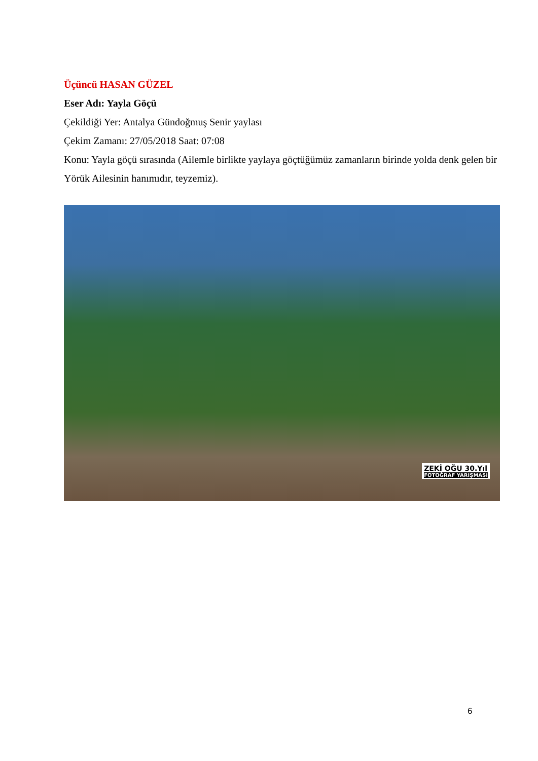Üçüncü HASAN GÜZEL
Eser Adı: Yayla Göçü
Çekildiği Yer: Antalya Gündoğmuş Senir yaylası
Çekim Zamanı: 27/05/2018 Saat: 07:08
Konu: Yayla göçü sırasında (Ailemle birlikte yaylaya göçtüğümüz zamanların birinde yolda denk gelen bir Yörük Ailesinin hanımıdır, teyzemiz).
ZEKİ OĞU 30.Yıl
FOTOĞRAF YARIŞMASI
6